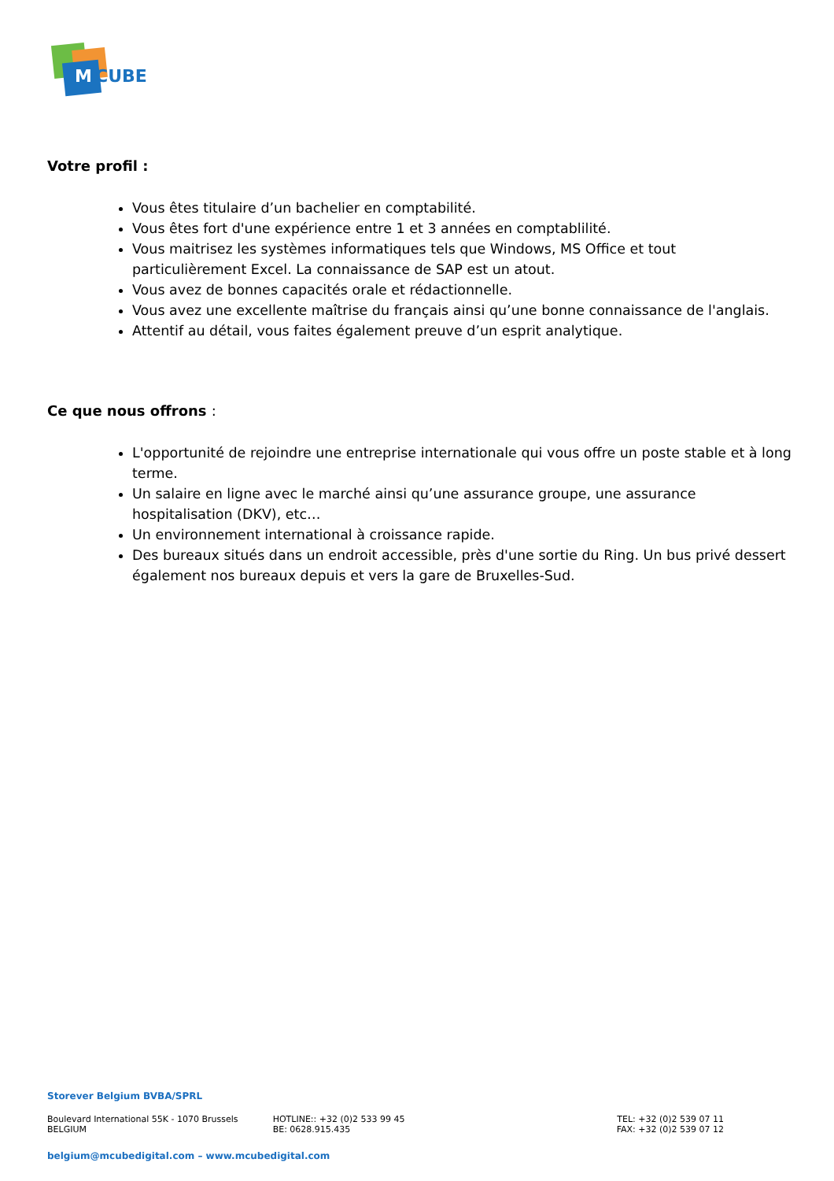M CUBE
Votre profil :
Vous êtes titulaire d’un bachelier en comptabilité.
Vous êtes fort d'une expérience entre 1 et 3 années en comptablilité.
Vous maitrisez les systèmes informatiques tels que Windows, MS Office et tout particulièrement Excel. La connaissance de SAP est un atout.
Vous avez de bonnes capacités orale et rédactionnelle.
Vous avez une excellente maîtrise du français ainsi qu’une bonne connaissance de l'anglais.
Attentif au détail, vous faites également preuve d’un esprit analytique.
Ce que nous offrons :
L'opportunité de rejoindre une entreprise internationale qui vous offre un poste stable et à long terme.
Un salaire en ligne avec le marché ainsi qu’une assurance groupe, une assurance hospitalisation (DKV), etc…
Un environnement international à croissance rapide.
Des bureaux situés dans un endroit accessible, près d'une sortie du Ring. Un bus privé dessert également nos bureaux depuis et vers la gare de Bruxelles-Sud.
Storever Belgium BVBA/SPRL
Boulevard International 55K - 1070 Brussels BELGIUM
HOTLINE:: +32 (0)2 533 99 45
BE: 0628.915.435
TEL: +32 (0)2 539 07 11
FAX: +32 (0)2 539 07 12
belgium@mcubedigital.com – www.mcubedigital.com